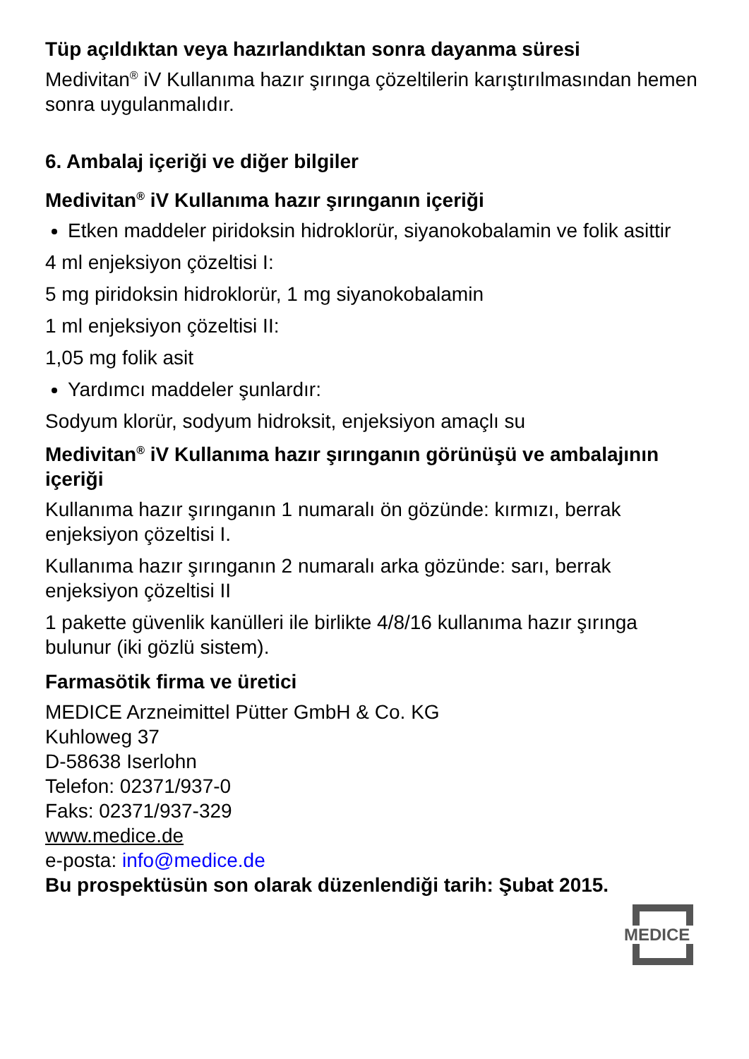Tüp açıldıktan veya hazırlandıktan sonra dayanma süresi
Medivitan<sup>®</sup> iV Kullanıma hazır şırınga çözeltilerin karıştırılmasından hemen sonra uygulanmalıdır.
6. Ambalaj içeriği ve diğer bilgiler
Medivitan<sup>®</sup> iV Kullanıma hazır şırınganın içeriği
Etken maddeler piridoksin hidroklorür, siyanokobalamin ve folik asittir
4 ml enjeksiyon çözeltisi I:
5 mg piridoksin hidroklorür, 1 mg siyanokobalamin
1 ml enjeksiyon çözeltisi II:
1,05 mg folik asit
Yardımcı maddeler şunlardır:
Sodyum klorür, sodyum hidroksit, enjeksiyon amaçlı su
Medivitan<sup>®</sup> iV Kullanıma hazır şırınganın görünüşü ve ambalajının içeriği
Kullanıma hazır şırınganın 1 numaralı ön gözünde: kırmızı, berrak enjeksiyon çözeltisi I.
Kullanıma hazır şırınganın 2 numaralı arka gözünde: sarı, berrak enjeksiyon çözeltisi II
1 pakette güvenlik kanülleri ile birlikte 4/8/16 kullanıma hazır şırınga bulunur (iki gözlü sistem).
Farmasötik firma ve üretici
MEDICE Arzneimittel Pütter GmbH & Co. KG
Kuhloweg 37
D-58638 Iserlohn
Telefon: 02371/937-0
Faks: 02371/937-329
www.medice.de
e-posta: info@medice.de
Bu prospektüsün son olarak düzenlendiği tarih: Şubat 2015.
MEDICE